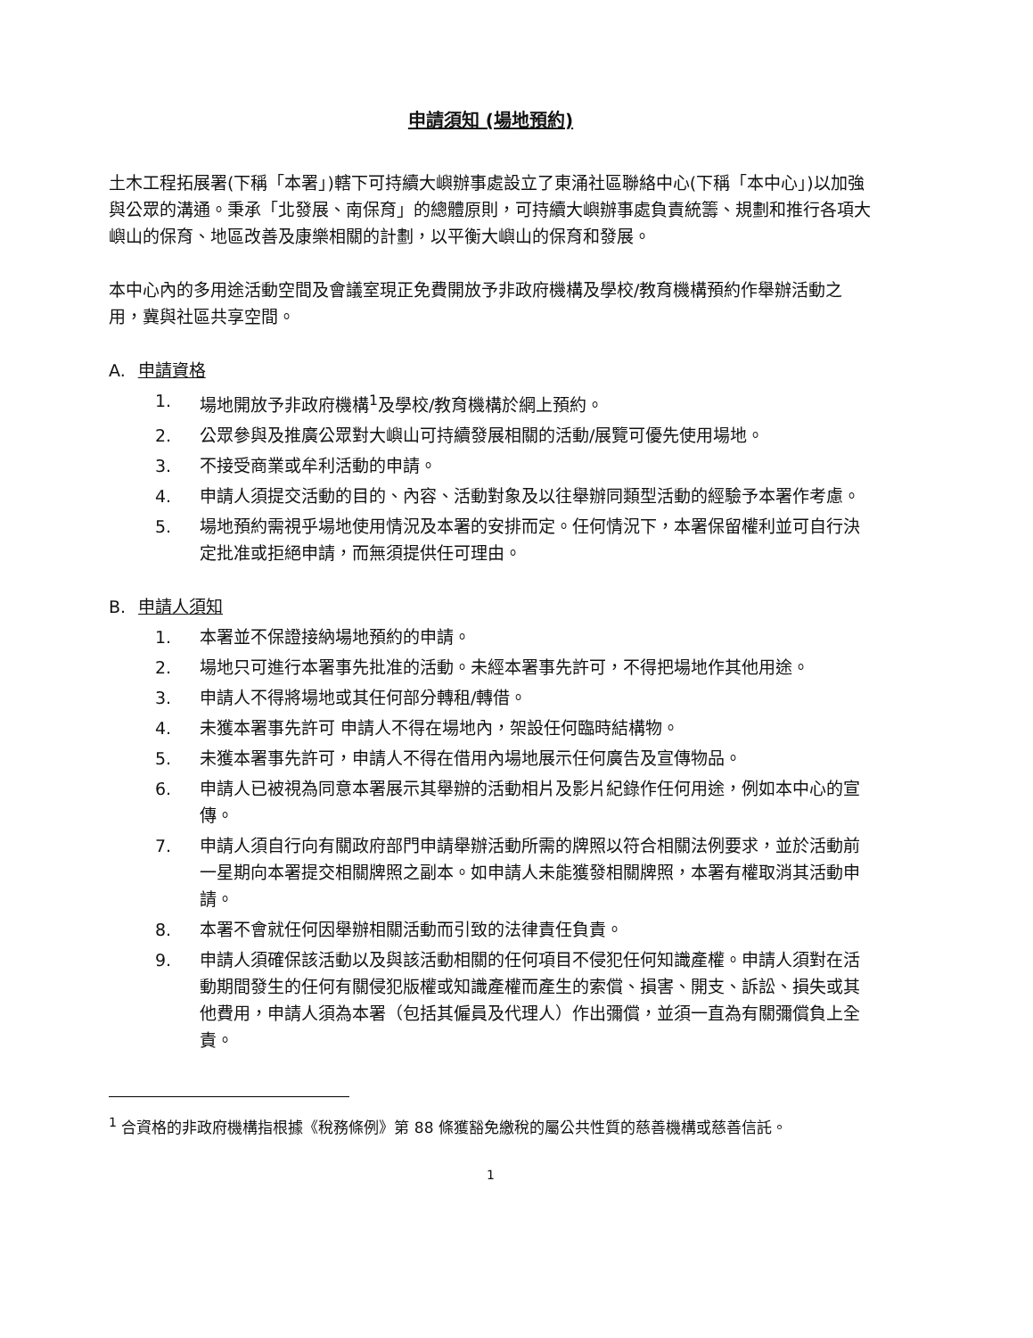申請須知 (場地預約)
土木工程拓展署(下稱「本署」)轄下可持續大嶼辦事處設立了東涌社區聯絡中心(下稱「本中心」)以加強與公眾的溝通。秉承「北發展、南保育」的總體原則，可持續大嶼辦事處負責統籌、規劃和推行各項大嶼山的保育、地區改善及康樂相關的計劃，以平衡大嶼山的保育和發展。
本中心內的多用途活動空間及會議室現正免費開放予非政府機構及學校/教育機構預約作舉辦活動之用，冀與社區共享空間。
A. 申請資格
1. 場地開放予非政府機構<sup>1</sup>及學校/教育機構於網上預約。
2. 公眾參與及推廣公眾對大嶼山可持續發展相關的活動/展覽可優先使用場地。
3. 不接受商業或牟利活動的申請。
4. 申請人須提交活動的目的、內容、活動對象及以往舉辦同類型活動的經驗予本署作考慮。
5. 場地預約需視乎場地使用情況及本署的安排而定。任何情況下，本署保留權利並可自行決定批准或拒絕申請，而無須提供任可理由。
B. 申請人須知
1. 本署並不保證接納場地預約的申請。
2. 場地只可進行本署事先批准的活動。未經本署事先許可，不得把場地作其他用途。
3. 申請人不得將場地或其任何部分轉租/轉借。
4. 未獲本署事先許可 申請人不得在場地內，架設任何臨時結構物。
5. 未獲本署事先許可，申請人不得在借用內場地展示任何廣告及宣傳物品。
6. 申請人已被視為同意本署展示其舉辦的活動相片及影片紀錄作任何用途，例如本中心的宣傳。
7. 申請人須自行向有關政府部門申請舉辦活動所需的牌照以符合相關法例要求，並於活動前一星期向本署提交相關牌照之副本。如申請人未能獲發相關牌照，本署有權取消其活動申請。
8. 本署不會就任何因舉辦相關活動而引致的法律責任負責。
9. 申請人須確保該活動以及與該活動相關的任何項目不侵犯任何知識產權。申請人須對在活動期間發生的任何有關侵犯版權或知識產權而產生的索償、損害、開支、訴訟、損失或其他費用，申請人須為本署（包括其僱員及代理人）作出彌償，並須一直為有關彌償負上全責。
<sup>1</sup> 合資格的非政府機構指根據《稅務條例》第 88 條獲豁免繳稅的屬公共性質的慈善機構或慈善信託。
1